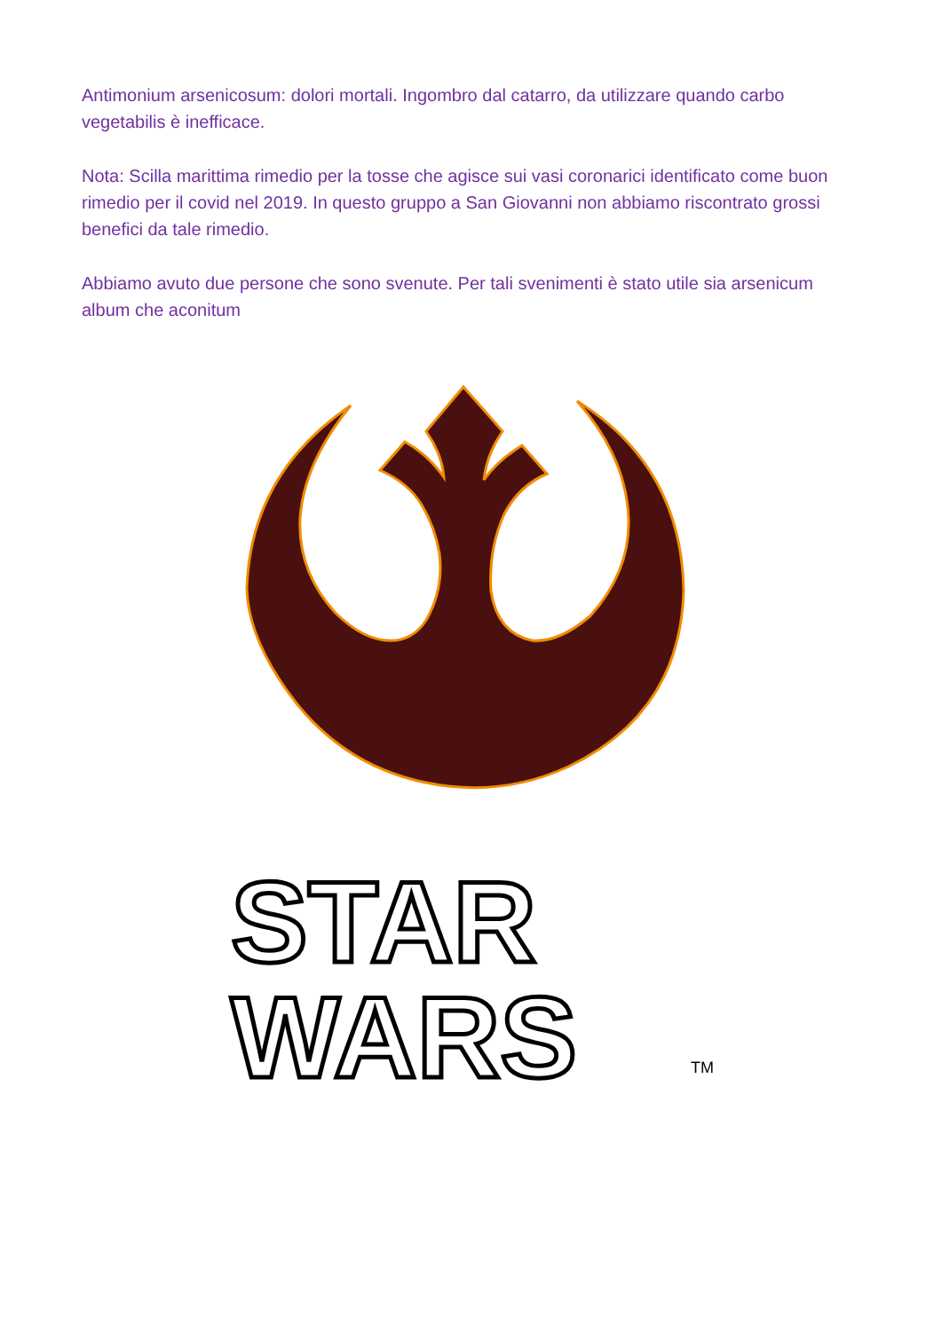Antimonium arsenicosum: dolori mortali. Ingombro dal catarro, da utilizzare quando carbo vegetabilis è inefficace.
Nota: Scilla marittima rimedio per la tosse che agisce sui vasi coronarici identificato come buon rimedio per il covid nel 2019. In questo gruppo a San Giovanni non abbiamo riscontrato grossi benefici da tale rimedio.
Abbiamo avuto due persone che sono svenute. Per tali svenimenti è stato utile sia arsenicum album che aconitum
STAR
WARS
TM